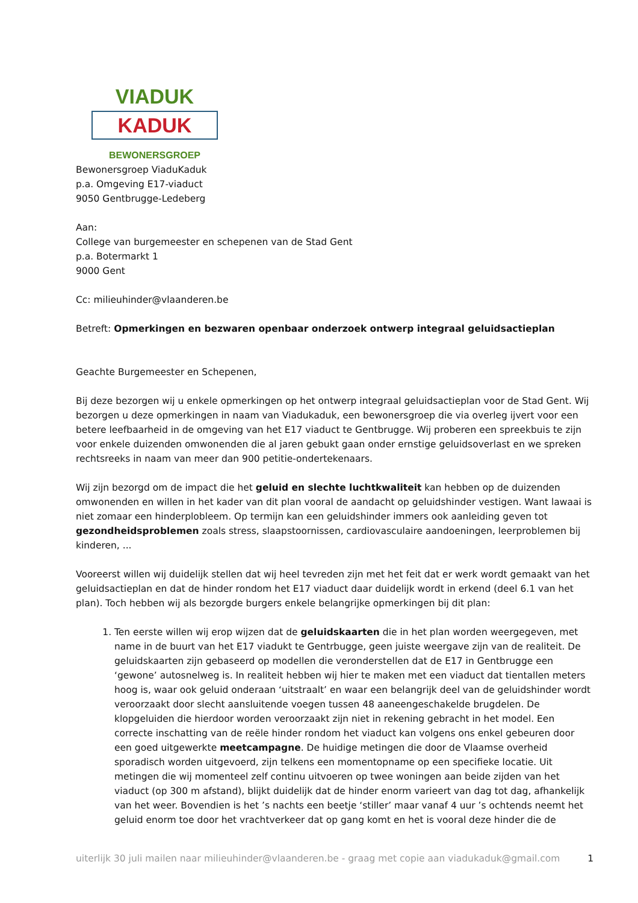VIADUK
KADUK
BEWONERSGROEP
Bewonersgroep ViaduKaduk
p.a. Omgeving E17-viaduct
9050 Gentbrugge-Ledeberg
Aan:
College van burgemeester en schepenen van de Stad Gent
p.a. Botermarkt 1
9000 Gent
Cc: milieuhinder@vlaanderen.be
Betreft: Opmerkingen en bezwaren openbaar onderzoek ontwerp integraal geluidsactieplan
Geachte Burgemeester en Schepenen,
Bij deze bezorgen wij u enkele opmerkingen op het ontwerp integraal geluidsactieplan voor de Stad Gent. Wij bezorgen u deze opmerkingen in naam van Viadukaduk, een bewonersgroep die via overleg ijvert voor een betere leefbaarheid in de omgeving van het E17 viaduct te Gentbrugge. Wij proberen een spreekbuis te zijn voor enkele duizenden omwonenden die al jaren gebukt gaan onder ernstige geluidsoverlast en we spreken rechtsreeks in naam van meer dan 900 petitie-ondertekenaars.
Wij zijn bezorgd om de impact die het geluid en slechte luchtkwaliteit kan hebben op de duizenden omwonenden en willen in het kader van dit plan vooral de aandacht op geluidshinder vestigen. Want lawaai is niet zomaar een hinderplobleem. Op termijn kan een geluidshinder immers ook aanleiding geven tot gezondheidsproblemen zoals stress, slaapstoornissen, cardiovasculaire aandoeningen, leerproblemen bij kinderen, ...
Vooreerst willen wij duidelijk stellen dat wij heel tevreden zijn met het feit dat er werk wordt gemaakt van het geluidsactieplan en dat de hinder rondom het E17 viaduct daar duidelijk wordt in erkend (deel 6.1 van het plan). Toch hebben wij als bezorgde burgers enkele belangrijke opmerkingen bij dit plan:
1. Ten eerste willen wij erop wijzen dat de geluidskaarten die in het plan worden weergegeven, met name in de buurt van het E17 viadukt te Gentrbugge, geen juiste weergave zijn van de realiteit. De geluidskaarten zijn gebaseerd op modellen die veronderstellen dat de E17 in Gentbrugge een ‘gewone’ autosnelweg is. In realiteit hebben wij hier te maken met een viaduct dat tientallen meters hoog is, waar ook geluid onderaan ‘uitstraalt’ en waar een belangrijk deel van de geluidshinder wordt veroorzaakt door slecht aansluitende voegen tussen 48 aaneengeschakelde brugdelen. De klopgeluiden die hierdoor worden veroorzaakt zijn niet in rekening gebracht in het model. Een correcte inschatting van de reële hinder rondom het viaduct kan volgens ons enkel gebeuren door een goed uitgewerkte meetcampagne. De huidige metingen die door de Vlaamse overheid sporadisch worden uitgevoerd, zijn telkens een momentopname op een specifieke locatie. Uit metingen die wij momenteel zelf continu uitvoeren op twee woningen aan beide zijden van het viaduct (op 300 m afstand), blijkt duidelijk dat de hinder enorm varieert van dag tot dag, afhankelijk van het weer. Bovendien is het ’s nachts een beetje ‘stiller’ maar vanaf 4 uur ’s ochtends neemt het geluid enorm toe door het vrachtverkeer dat op gang komt en het is vooral deze hinder die de
uiterlijk 30 juli mailen naar milieuhinder@vlaanderen.be - graag met copie aan viadukaduk@gmail.com 1